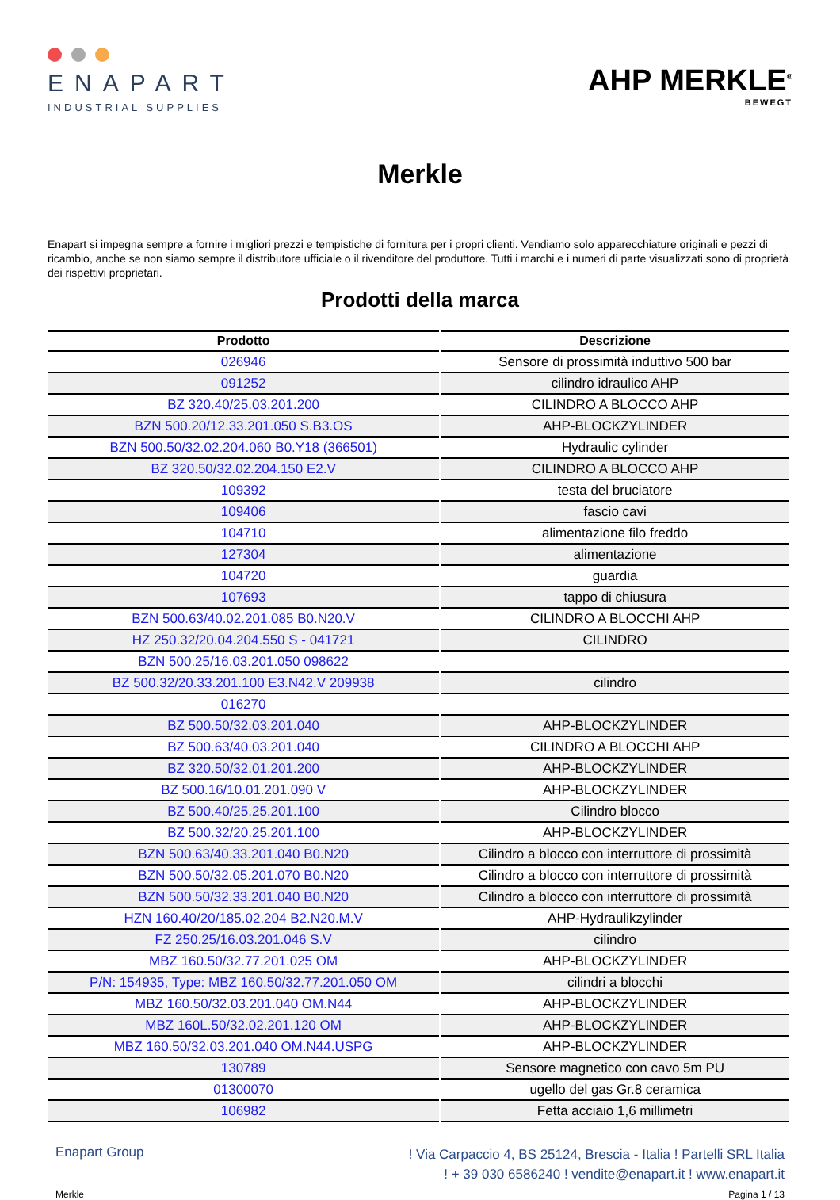ENAPART
INDUSTRIAL SUPPLIES
AHP MERKLE<sup>®</sup>
BEWEGT
Merkle
Enapart si impegna sempre a fornire i migliori prezzi e tempistiche di fornitura per i propri clienti. Vendiamo solo apparecchiature originali e pezzi di ricambio, anche se non siamo sempre il distributore ufficiale o il rivenditore del produttore. Tutti i marchi e i numeri di parte visualizzati sono di proprietà dei rispettivi proprietari.
Prodotti della marca
| Prodotto | Descrizione |
| --- | --- |
| 026946 | Sensore di prossimità induttivo 500 bar |
| 091252 | cilindro idraulico AHP |
| BZ 320.40/25.03.201.200 | CILINDRO A BLOCCO AHP |
| BZN 500.20/12.33.201.050 S.B3.OS | AHP-BLOCKZYLINDER |
| BZN 500.50/32.02.204.060 B0.Y18 (366501) | Hydraulic cylinder |
| BZ 320.50/32.02.204.150 E2.V | CILINDRO A BLOCCO AHP |
| 109392 | testa del bruciatore |
| 109406 | fascio cavi |
| 104710 | alimentazione filo freddo |
| 127304 | alimentazione |
| 104720 | guardia |
| 107693 | tappo di chiusura |
| BZN 500.63/40.02.201.085 B0.N20.V | CILINDRO A BLOCCHI AHP |
| HZ 250.32/20.04.204.550 S - 041721 | CILINDRO |
| BZN 500.25/16.03.201.050 098622 | |
| BZ 500.32/20.33.201.100 E3.N42.V 209938 | cilindro |
| 016270 | |
| BZ 500.50/32.03.201.040 | AHP-BLOCKZYLINDER |
| BZ 500.63/40.03.201.040 | CILINDRO A BLOCCHI AHP |
| BZ 320.50/32.01.201.200 | AHP-BLOCKZYLINDER |
| BZ 500.16/10.01.201.090 V | AHP-BLOCKZYLINDER |
| BZ 500.40/25.25.201.100 | Cilindro blocco |
| BZ 500.32/20.25.201.100 | AHP-BLOCKZYLINDER |
| BZN 500.63/40.33.201.040 B0.N20 | Cilindro a blocco con interruttore di prossimità |
| BZN 500.50/32.05.201.070 B0.N20 | Cilindro a blocco con interruttore di prossimità |
| BZN 500.50/32.33.201.040 B0.N20 | Cilindro a blocco con interruttore di prossimità |
| HZN 160.40/20/185.02.204 B2.N20.M.V | AHP-Hydraulikzylinder |
| FZ 250.25/16.03.201.046 S.V | cilindro |
| MBZ 160.50/32.77.201.025 OM | AHP-BLOCKZYLINDER |
| P/N: 154935, Type: MBZ 160.50/32.77.201.050 OM | cilindri a blocchi |
| MBZ 160.50/32.03.201.040 OM.N44 | AHP-BLOCKZYLINDER |
| MBZ 160L.50/32.02.201.120 OM | AHP-BLOCKZYLINDER |
| MBZ 160.50/32.03.201.040 OM.N44.USPG | AHP-BLOCKZYLINDER |
| 130789 | Sensore magnetico con cavo 5m PU |
| 01300070 | ugello del gas Gr.8 ceramica |
| 106982 | Fetta acciaio 1,6 millimetri |
Enapart Group
! Via Carpaccio 4, BS 25124, Brescia - Italia ! Partelli SRL Italia
! + 39 030 6586240 ! vendite@enapart.it ! www.enapart.it
Merkle Pagina 1 / 13